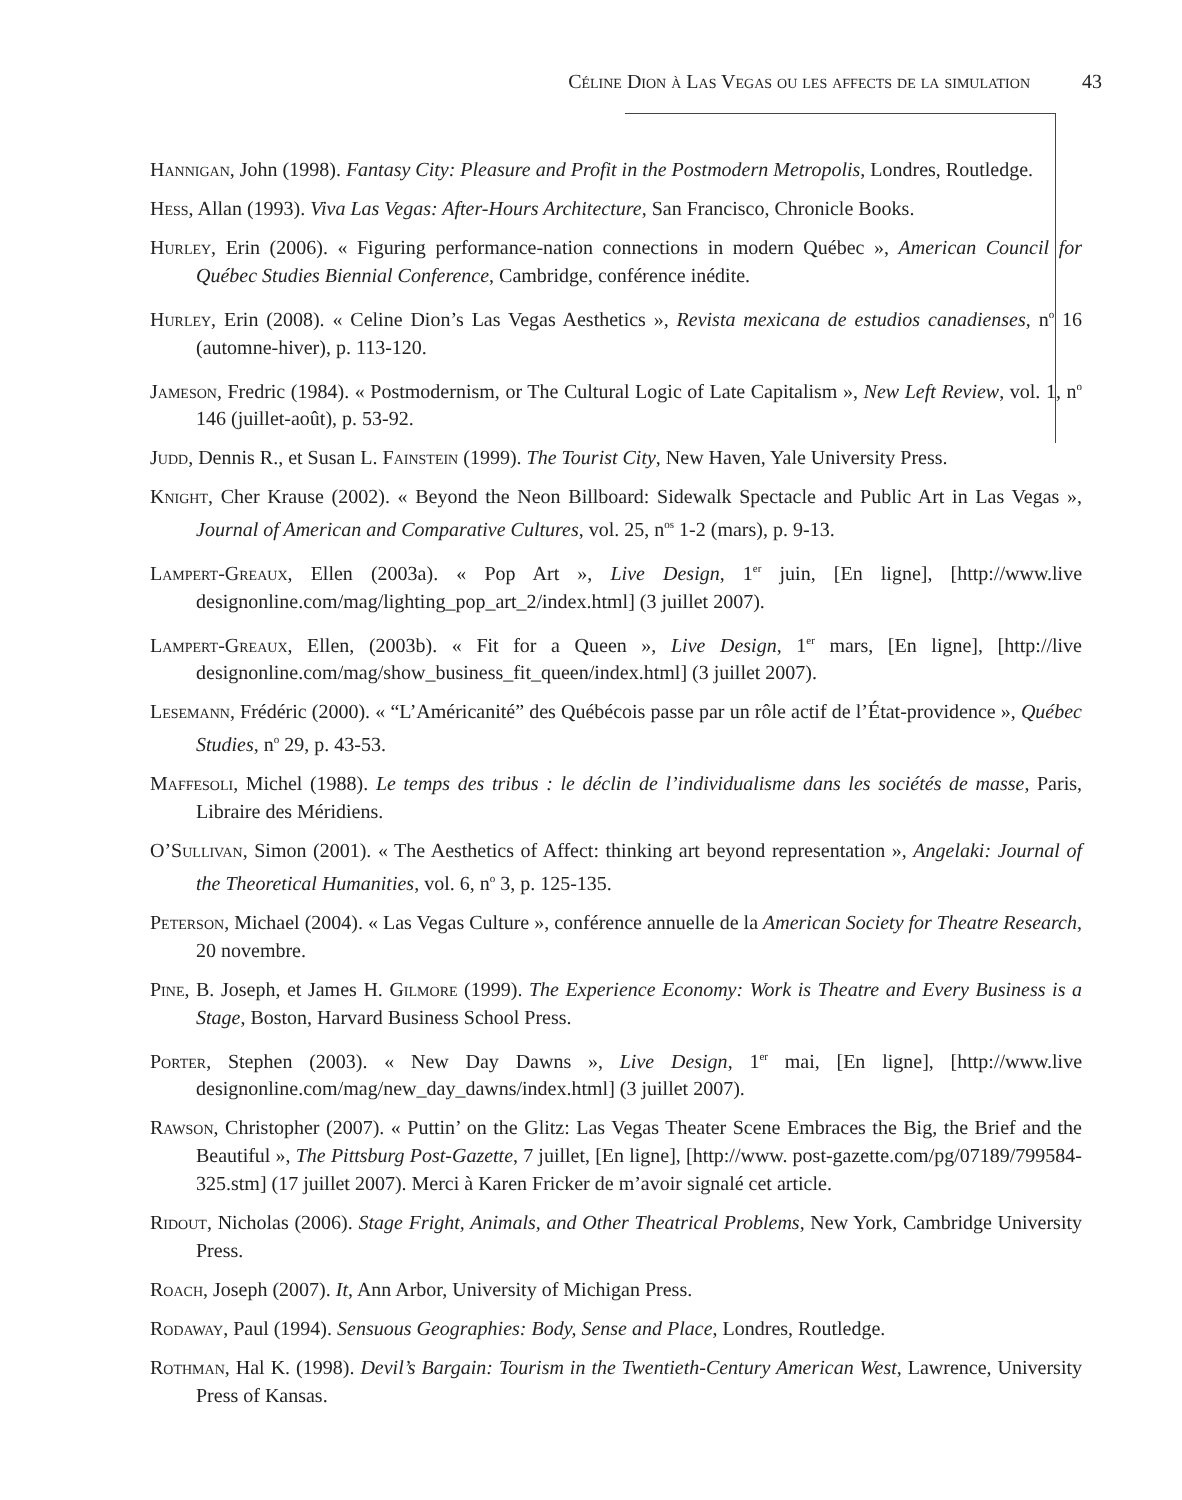Céline Dion à Las Vegas ou les affects de la simulation 43
Hannigan, John (1998). Fantasy City: Pleasure and Profit in the Postmodern Metropolis, Londres, Routledge.
Hess, Allan (1993). Viva Las Vegas: After-Hours Architecture, San Francisco, Chronicle Books.
Hurley, Erin (2006). « Figuring performance-nation connections in modern Québec », American Council for Québec Studies Biennial Conference, Cambridge, conférence inédite.
Hurley, Erin (2008). « Celine Dion’s Las Vegas Aesthetics », Revista mexicana de estudios canadienses, n<sup>o</sup> 16 (automne-hiver), p. 113-120.
Jameson, Fredric (1984). « Postmodernism, or The Cultural Logic of Late Capitalism », New Left Review, vol. 1, n<sup>o</sup> 146 (juillet-août), p. 53-92.
Judd, Dennis R., et Susan L. Fainstein (1999). The Tourist City, New Haven, Yale University Press.
Knight, Cher Krause (2002). « Beyond the Neon Billboard: Sidewalk Spectacle and Public Art in Las Vegas », Journal of American and Comparative Cultures, vol. 25, n<sup>os</sup> 1-2 (mars), p. 9-13.
Lampert-Greaux, Ellen (2003a). « Pop Art », Live Design, 1<sup>er</sup> juin, [En ligne], [http://www.live designonline.com/mag/lighting_pop_art_2/index.html] (3 juillet 2007).
Lampert-Greaux, Ellen, (2003b). « Fit for a Queen », Live Design, 1<sup>er</sup> mars, [En ligne], [http://live designonline.com/mag/show_business_fit_queen/index.html] (3 juillet 2007).
Lesemann, Frédéric (2000). « “L’Américanité” des Québécois passe par un rôle actif de l’État-providence », Québec Studies, n<sup>o</sup> 29, p. 43-53.
Maffesoli, Michel (1988). Le temps des tribus : le déclin de l’individualisme dans les sociétés de masse, Paris, Libraire des Méridiens.
O’Sullivan, Simon (2001). « The Aesthetics of Affect: thinking art beyond representation », Angelaki: Journal of the Theoretical Humanities, vol. 6, n<sup>o</sup> 3, p. 125-135.
Peterson, Michael (2004). « Las Vegas Culture », conférence annuelle de la American Society for Theatre Research, 20 novembre.
Pine, B. Joseph, et James H. Gilmore (1999). The Experience Economy: Work is Theatre and Every Business is a Stage, Boston, Harvard Business School Press.
Porter, Stephen (2003). « New Day Dawns », Live Design, 1<sup>er</sup> mai, [En ligne], [http://www.live designonline.com/mag/new_day_dawns/index.html] (3 juillet 2007).
Rawson, Christopher (2007). « Puttin’ on the Glitz: Las Vegas Theater Scene Embraces the Big, the Brief and the Beautiful », The Pittsburg Post-Gazette, 7 juillet, [En ligne], [http://www. post-gazette.com/pg/07189/799584-325.stm] (17 juillet 2007). Merci à Karen Fricker de m’avoir signalé cet article.
Ridout, Nicholas (2006). Stage Fright, Animals, and Other Theatrical Problems, New York, Cambridge University Press.
Roach, Joseph (2007). It, Ann Arbor, University of Michigan Press.
Rodaway, Paul (1994). Sensuous Geographies: Body, Sense and Place, Londres, Routledge.
Rothman, Hal K. (1998). Devil’s Bargain: Tourism in the Twentieth-Century American West, Lawrence, University Press of Kansas.